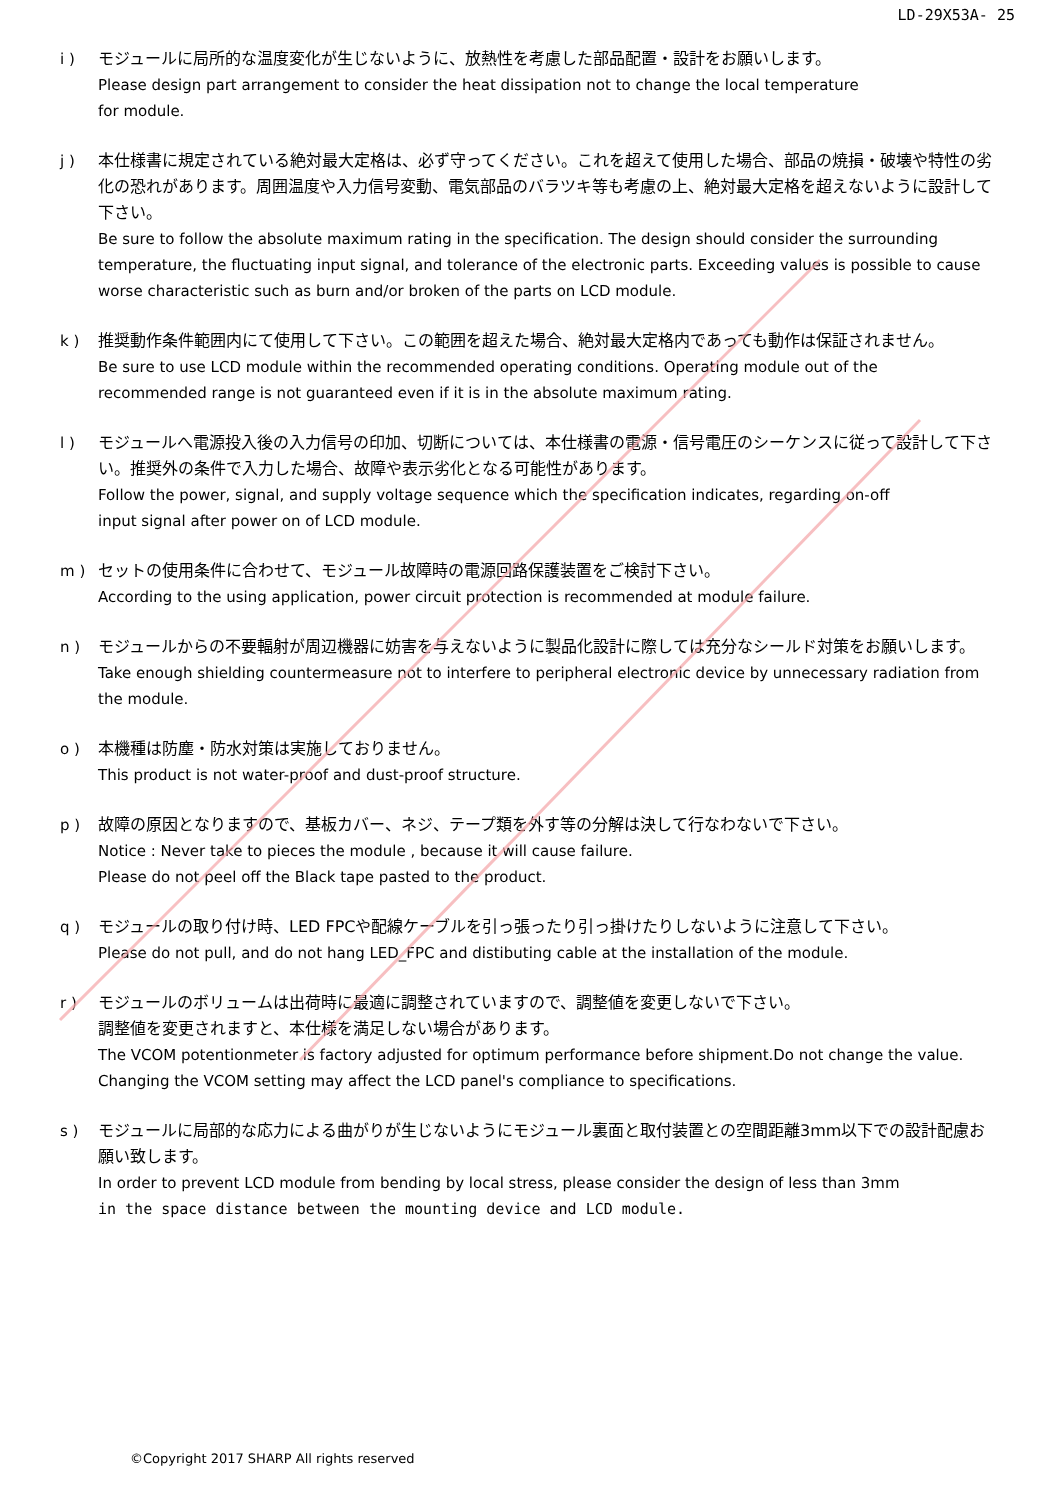LD-29X53A- 25
i ) モジュールに局所的な温度変化が生じないように、放熱性を考慮した部品配置・設計をお願いします。
Please design part arrangement to consider the heat dissipation not to change the local temperature
for module.
j ) 本仕様書に規定されている絶対最大定格は、必ず守ってください。これを超えて使用した場合、部品の焼損・破壊や特性の劣化の恐れがあります。周囲温度や入力信号変動、電気部品のバラツキ等も考慮の上、絶対最大定格を超えないように設計して下さい。
Be sure to follow the absolute maximum rating in the specification. The design should consider the surrounding temperature, the fluctuating input signal, and tolerance of the electronic parts. Exceeding values is possible to cause worse characteristic such as burn and/or broken of the parts on LCD module.
k ) 推奨動作条件範囲内にて使用して下さい。この範囲を超えた場合、絶対最大定格内であっても動作は保証されません。
Be sure to use LCD module within the recommended operating conditions. Operating module out of the
recommended range is not guaranteed even if it is in the absolute maximum rating.
l ) モジュールへ電源投入後の入力信号の印加、切断については、本仕様書の電源・信号電圧のシーケンスに従って設計して下さい。推奨外の条件で入力した場合、故障や表示劣化となる可能性があります。
Follow the power, signal, and supply voltage sequence which the specification indicates, regarding on-off
input signal after power on of LCD module.
m ) セットの使用条件に合わせて、モジュール故障時の電源回路保護装置をご検討下さい。
According to the using application, power circuit protection is recommended at module failure.
n ) モジュールからの不要輻射が周辺機器に妨害を与えないように製品化設計に際しては充分なシールド対策をお願いします。
Take enough shielding countermeasure not to interfere to peripheral electronic device by unnecessary radiation from the module.
o ) 本機種は防塵・防水対策は実施しておりません。
This product is not water-proof and dust-proof structure.
p ) 故障の原因となりますので、基板カバー、ネジ、テープ類を外す等の分解は決して行なわないで下さい。
Notice : Never take to pieces the module , because it will cause failure.
Please do not peel off the Black tape pasted to the product.
q ) モジュールの取り付け時、LED FPCや配線ケーブルを引っ張ったり引っ掛けたりしないように注意して下さい。
Please do not pull, and do not hang LED_FPC and distibuting cable at the installation of the module.
r ) モジュールのボリュームは出荷時に最適に調整されていますので、調整値を変更しないで下さい。
調整値を変更されますと、本仕様を満足しない場合があります。
The VCOM potentionmeter is factory adjusted for optimum performance before shipment.Do not change the value. Changing the VCOM setting may affect the LCD panel's compliance to specifications.
s ) モジュールに局部的な応力による曲がりが生じないようにモジュール裏面と取付装置との空間距離3mm以下での設計配慮お願い致します。
In order to prevent LCD module from bending by local stress, please consider the design of less than 3mm
in the space distance between the mounting device and LCD module.
©Copyright 2017 SHARP All rights reserved